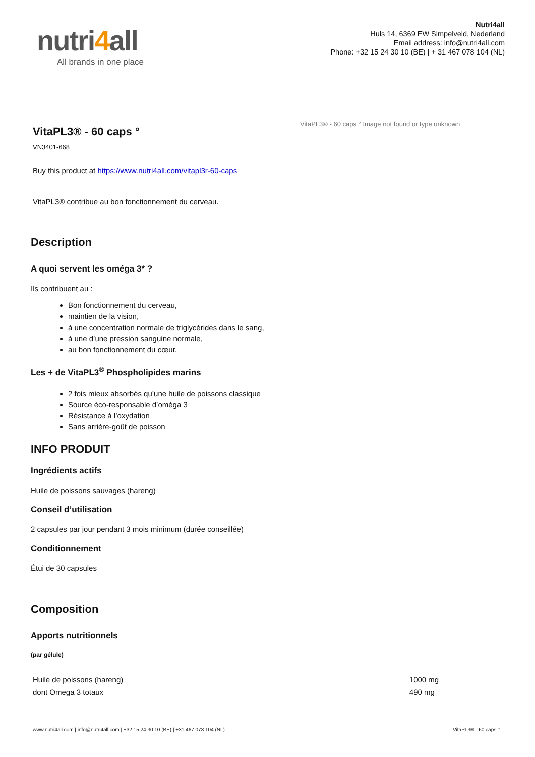nutri4all
All brands in one place
Nutri4all
Huls 14, 6369 EW Simpelveld, Nederland
Email address: info@nutri4all.com
Phone: +32 15 24 30 10 (BE) | + 31 467 078 104 (NL)
VitaPL3® - 60 caps °
VN3401-668
Buy this product at https://www.nutri4all.com/vitapl3r-60-caps
VitaPL3® contribue au bon fonctionnement du cerveau.
VitaPL3® - 60 caps ° Image not found or type unknown
Description
A quoi servent les oméga 3* ?
Ils contribuent au :
Bon fonctionnement du cerveau,
maintien de la vision,
à une concentration normale de triglycérides dans le sang,
à une d’une pression sanguine normale,
au bon fonctionnement du cœur.
Les + de VitaPL3<sup>®</sup> Phospholipides marins
2 fois mieux absorbés qu’une huile de poissons classique
Source éco-responsable d’oméga 3
Résistance à l’oxydation
Sans arrière-goût de poisson
INFO PRODUIT
Ingrédients actifs
Huile de poissons sauvages (hareng)
Conseil d’utilisation
2 capsules par jour pendant 3 mois minimum (durée conseillée)
Conditionnement
Étui de 30 capsules
Composition
Apports nutritionnels
(par gélule)
| Huile de poissons (hareng) | 1000 mg |
| dont Omega 3 totaux | 490 mg |
www.nutri4all.com | info@nutri4all.com | +32 15 24 30 10 (BE) | +31 467 078 104 (NL) VitaPL3® - 60 caps °